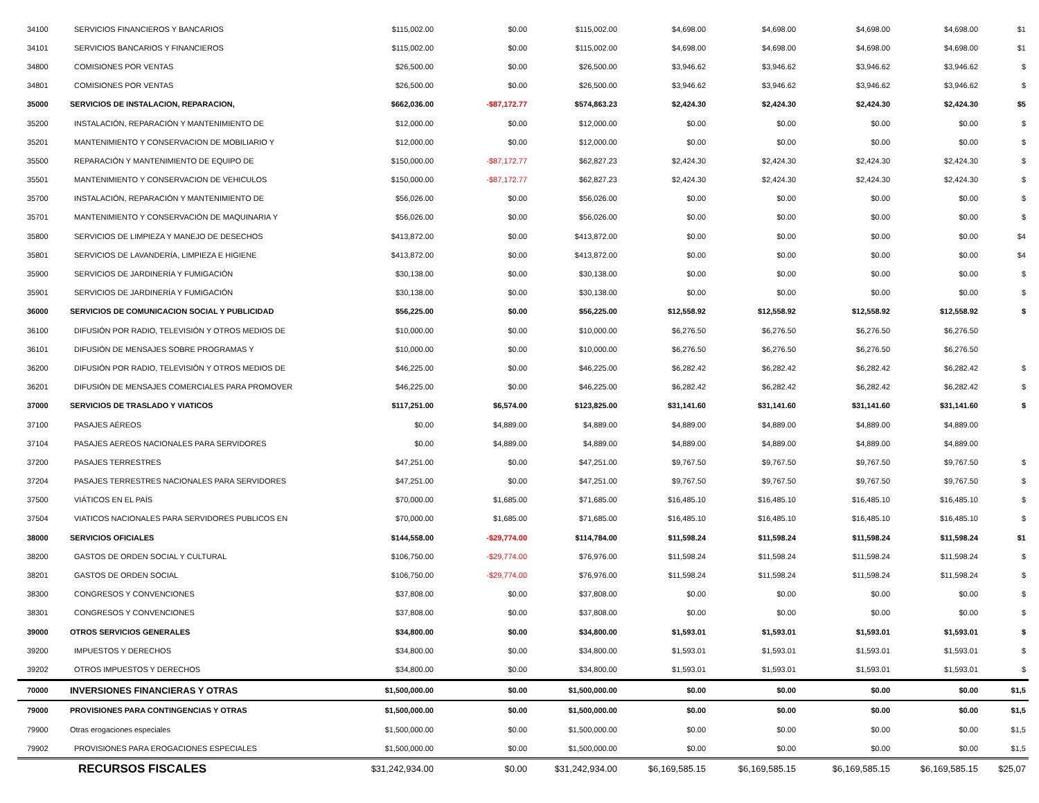| 34100 | SERVICIOS FINANCIEROS Y BANCARIOS | $115,002.00 | $0.00 | $115,002.00 | $4,698.00 | $4,698.00 | $4,698.00 | $4,698.00 | $1 |
| 34101 | SERVICIOS BANCARIOS Y FINANCIEROS | $115,002.00 | $0.00 | $115,002.00 | $4,698.00 | $4,698.00 | $4,698.00 | $4,698.00 | $1 |
| 34800 | COMISIONES POR VENTAS | $26,500.00 | $0.00 | $26,500.00 | $3,946.62 | $3,946.62 | $3,946.62 | $3,946.62 | $ |
| 34801 | COMISIONES POR VENTAS | $26,500.00 | $0.00 | $26,500.00 | $3,946.62 | $3,946.62 | $3,946.62 | $3,946.62 | $ |
| 35000 | SERVICIOS DE INSTALACION, REPARACION, | $662,036.00 | -$87,172.77 | $574,863.23 | $2,424.30 | $2,424.30 | $2,424.30 | $2,424.30 | $5 |
| 35200 | INSTALACIÓN, REPARACIÓN Y MANTENIMIENTO DE | $12,000.00 | $0.00 | $12,000.00 | $0.00 | $0.00 | $0.00 | $0.00 | $ |
| 35201 | MANTENIMIENTO Y CONSERVACION DE MOBILIARIO Y | $12,000.00 | $0.00 | $12,000.00 | $0.00 | $0.00 | $0.00 | $0.00 | $ |
| 35500 | REPARACIÓN Y MANTENIMIENTO DE EQUIPO DE | $150,000.00 | -$87,172.77 | $62,827.23 | $2,424.30 | $2,424.30 | $2,424.30 | $2,424.30 | $ |
| 35501 | MANTENIMIENTO Y CONSERVACION DE VEHICULOS | $150,000.00 | -$87,172.77 | $62,827.23 | $2,424.30 | $2,424.30 | $2,424.30 | $2,424.30 | $ |
| 35700 | INSTALACIÓN, REPARACIÓN Y MANTENIMIENTO DE | $56,026.00 | $0.00 | $56,026.00 | $0.00 | $0.00 | $0.00 | $0.00 | $ |
| 35701 | MANTENIMIENTO Y CONSERVACIÓN DE MAQUINARIA Y | $56,026.00 | $0.00 | $56,026.00 | $0.00 | $0.00 | $0.00 | $0.00 | $ |
| 35800 | SERVICIOS DE LIMPIEZA Y MANEJO DE DESECHOS | $413,872.00 | $0.00 | $413,872.00 | $0.00 | $0.00 | $0.00 | $0.00 | $4 |
| 35801 | SERVICIOS DE LAVANDERÍA, LIMPIEZA E HIGIENE | $413,872.00 | $0.00 | $413,872.00 | $0.00 | $0.00 | $0.00 | $0.00 | $4 |
| 35900 | SERVICIOS DE JARDINERÍA Y FUMIGACIÓN | $30,138.00 | $0.00 | $30,138.00 | $0.00 | $0.00 | $0.00 | $0.00 | $ |
| 35901 | SERVICIOS DE JARDINERÍA Y FUMIGACIÓN | $30,138.00 | $0.00 | $30,138.00 | $0.00 | $0.00 | $0.00 | $0.00 | $ |
| 36000 | SERVICIOS DE COMUNICACION SOCIAL Y PUBLICIDAD | $56,225.00 | $0.00 | $56,225.00 | $12,558.92 | $12,558.92 | $12,558.92 | $12,558.92 | $ |
| 36100 | DIFUSIÓN POR RADIO, TELEVISIÓN Y OTROS MEDIOS DE | $10,000.00 | $0.00 | $10,000.00 | $6,276.50 | $6,276.50 | $6,276.50 | $6,276.50 | |
| 36101 | DIFUSIÓN DE MENSAJES SOBRE PROGRAMAS Y | $10,000.00 | $0.00 | $10,000.00 | $6,276.50 | $6,276.50 | $6,276.50 | $6,276.50 | |
| 36200 | DIFUSIÓN POR RADIO, TELEVISIÓN Y OTROS MEDIOS DE | $46,225.00 | $0.00 | $46,225.00 | $6,282.42 | $6,282.42 | $6,282.42 | $6,282.42 | $ |
| 36201 | DIFUSIÓN DE MENSAJES COMERCIALES PARA PROMOVER | $46,225.00 | $0.00 | $46,225.00 | $6,282.42 | $6,282.42 | $6,282.42 | $6,282.42 | $ |
| 37000 | SERVICIOS DE TRASLADO Y VIATICOS | $117,251.00 | $6,574.00 | $123,825.00 | $31,141.60 | $31,141.60 | $31,141.60 | $31,141.60 | $ |
| 37100 | PASAJES AÉREOS | $0.00 | $4,889.00 | $4,889.00 | $4,889.00 | $4,889.00 | $4,889.00 | $4,889.00 | |
| 37104 | PASAJES AEREOS NACIONALES PARA SERVIDORES | $0.00 | $4,889.00 | $4,889.00 | $4,889.00 | $4,889.00 | $4,889.00 | $4,889.00 | |
| 37200 | PASAJES TERRESTRES | $47,251.00 | $0.00 | $47,251.00 | $9,767.50 | $9,767.50 | $9,767.50 | $9,767.50 | $ |
| 37204 | PASAJES TERRESTRES NACIONALES PARA SERVIDORES | $47,251.00 | $0.00 | $47,251.00 | $9,767.50 | $9,767.50 | $9,767.50 | $9,767.50 | $ |
| 37500 | VIÁTICOS EN EL PAÍS | $70,000.00 | $1,685.00 | $71,685.00 | $16,485.10 | $16,485.10 | $16,485.10 | $16,485.10 | $ |
| 37504 | VIATICOS NACIONALES PARA SERVIDORES PUBLICOS EN | $70,000.00 | $1,685.00 | $71,685.00 | $16,485.10 | $16,485.10 | $16,485.10 | $16,485.10 | $ |
| 38000 | SERVICIOS OFICIALES | $144,558.00 | -$29,774.00 | $114,784.00 | $11,598.24 | $11,598.24 | $11,598.24 | $11,598.24 | $1 |
| 38200 | GASTOS DE ORDEN SOCIAL Y CULTURAL | $106,750.00 | -$29,774.00 | $76,976.00 | $11,598.24 | $11,598.24 | $11,598.24 | $11,598.24 | $ |
| 38201 | GASTOS DE ORDEN SOCIAL | $106,750.00 | -$29,774.00 | $76,976.00 | $11,598.24 | $11,598.24 | $11,598.24 | $11,598.24 | $ |
| 38300 | CONGRESOS Y CONVENCIONES | $37,808.00 | $0.00 | $37,808.00 | $0.00 | $0.00 | $0.00 | $0.00 | $ |
| 38301 | CONGRESOS Y CONVENCIONES | $37,808.00 | $0.00 | $37,808.00 | $0.00 | $0.00 | $0.00 | $0.00 | $ |
| 39000 | OTROS SERVICIOS GENERALES | $34,800.00 | $0.00 | $34,800.00 | $1,593.01 | $1,593.01 | $1,593.01 | $1,593.01 | $ |
| 39200 | IMPUESTOS Y DERECHOS | $34,800.00 | $0.00 | $34,800.00 | $1,593.01 | $1,593.01 | $1,593.01 | $1,593.01 | $ |
| 39202 | OTROS IMPUESTOS Y DERECHOS | $34,800.00 | $0.00 | $34,800.00 | $1,593.01 | $1,593.01 | $1,593.01 | $1,593.01 | $ |
| 70000 | INVERSIONES FINANCIERAS Y OTRAS | $1,500,000.00 | $0.00 | $1,500,000.00 | $0.00 | $0.00 | $0.00 | $0.00 | $1,5 |
| 79000 | PROVISIONES PARA CONTINGENCIAS Y OTRAS | $1,500,000.00 | $0.00 | $1,500,000.00 | $0.00 | $0.00 | $0.00 | $0.00 | $1,5 |
| 79900 | Otras erogaciones especiales | $1,500,000.00 | $0.00 | $1,500,000.00 | $0.00 | $0.00 | $0.00 | $0.00 | $1,5 |
| 79902 | PROVISIONES PARA EROGACIONES ESPECIALES | $1,500,000.00 | $0.00 | $1,500,000.00 | $0.00 | $0.00 | $0.00 | $0.00 | $1,5 |
| | RECURSOS FISCALES | $31,242,934.00 | $0.00 | $31,242,934.00 | $6,169,585.15 | $6,169,585.15 | $6,169,585.15 | $6,169,585.15 | $25,07 |